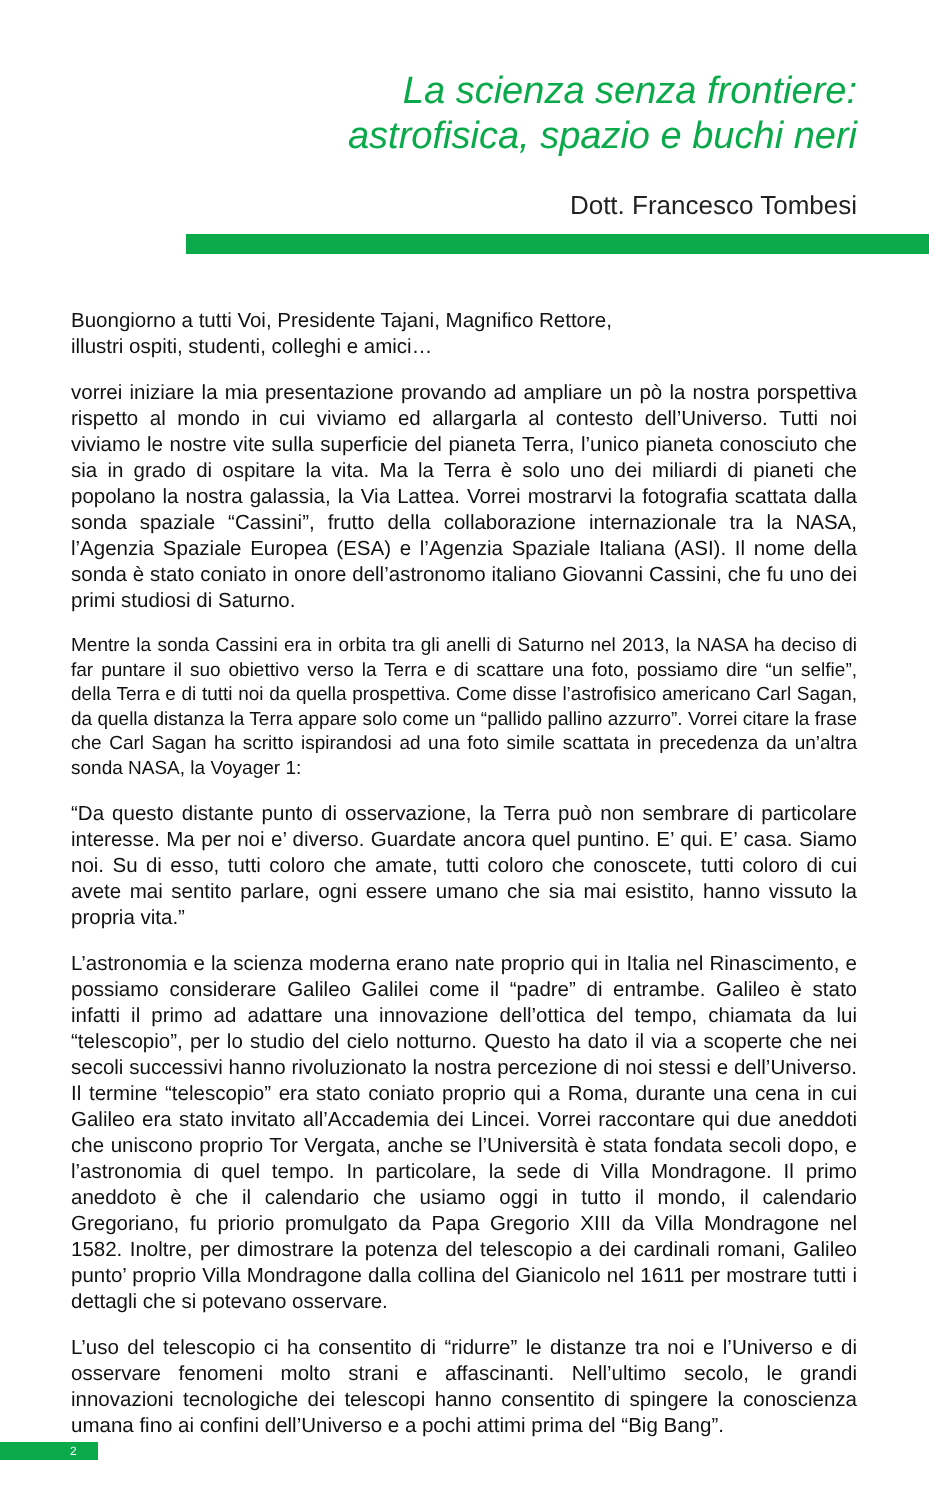La scienza senza frontiere:
astrofisica, spazio e buchi neri
Dott. Francesco Tombesi
Buongiorno a tutti Voi, Presidente Tajani, Magnifico Rettore,
illustri ospiti, studenti, colleghi e amici…
vorrei iniziare la mia presentazione provando ad ampliare un pò la nostra porspettiva rispetto al mondo in cui viviamo ed allargarla al contesto dell’Universo. Tutti noi viviamo le nostre vite sulla superficie del pianeta Terra, l’unico pianeta conosciuto che sia in grado di ospitare la vita. Ma la Terra è solo uno dei miliardi di pianeti che popolano la nostra galassia, la Via Lattea. Vorrei mostrarvi la fotografia scattata dalla sonda spaziale “Cassini”, frutto della collaborazione internazionale tra la NASA, l’Agenzia Spaziale Europea (ESA) e l’Agenzia Spaziale Italiana (ASI). Il nome della sonda è stato coniato in onore dell’astronomo italiano Giovanni Cassini, che fu uno dei primi studiosi di Saturno.
Mentre la sonda Cassini era in orbita tra gli anelli di Saturno nel 2013, la NASA ha deciso di far puntare il suo obiettivo verso la Terra e di scattare una foto, possiamo dire “un selfie”, della Terra e di tutti noi da quella prospettiva. Come disse l’astrofisico americano Carl Sagan, da quella distanza la Terra appare solo come un “pallido pallino azzurro”. Vorrei citare la frase che Carl Sagan ha scritto ispirandosi ad una foto simile scattata in precedenza da un’altra sonda NASA, la Voyager 1:
“Da questo distante punto di osservazione, la Terra può non sembrare di particolare interesse. Ma per noi e’ diverso. Guardate ancora quel puntino. E’ qui. E’ casa. Siamo noi. Su di esso, tutti coloro che amate, tutti coloro che conoscete, tutti coloro di cui avete mai sentito parlare, ogni essere umano che sia mai esistito, hanno vissuto la propria vita.”
L’astronomia e la scienza moderna erano nate proprio qui in Italia nel Rinascimento, e possiamo considerare Galileo Galilei come il “padre” di entrambe. Galileo è stato infatti il primo ad adattare una innovazione dell’ottica del tempo, chiamata da lui “telescopio”, per lo studio del cielo notturno. Questo ha dato il via a scoperte che nei secoli successivi hanno rivoluzionato la nostra percezione di noi stessi e dell’Universo. Il termine “telescopio” era stato coniato proprio qui a Roma, durante una cena in cui Galileo era stato invitato all’Accademia dei Lincei. Vorrei raccontare qui due aneddoti che uniscono proprio Tor Vergata, anche se l’Università è stata fondata secoli dopo, e l’astronomia di quel tempo. In particolare, la sede di Villa Mondragone. Il primo aneddoto è che il calendario che usiamo oggi in tutto il mondo, il calendario Gregoriano, fu priorio promulgato da Papa Gregorio XIII da Villa Mondragone nel 1582. Inoltre, per dimostrare la potenza del telescopio a dei cardinali romani, Galileo punto’ proprio Villa Mondragone dalla collina del Gianicolo nel 1611 per mostrare tutti i dettagli che si potevano osservare.
L’uso del telescopio ci ha consentito di “ridurre” le distanze tra noi e l’Universo e di osservare fenomeni molto strani e affascinanti. Nell’ultimo secolo, le grandi innovazioni tecnologiche dei telescopi hanno consentito di spingere la conoscienza umana fino ai confini dell’Universo e a pochi attimi prima del “Big Bang”.
2